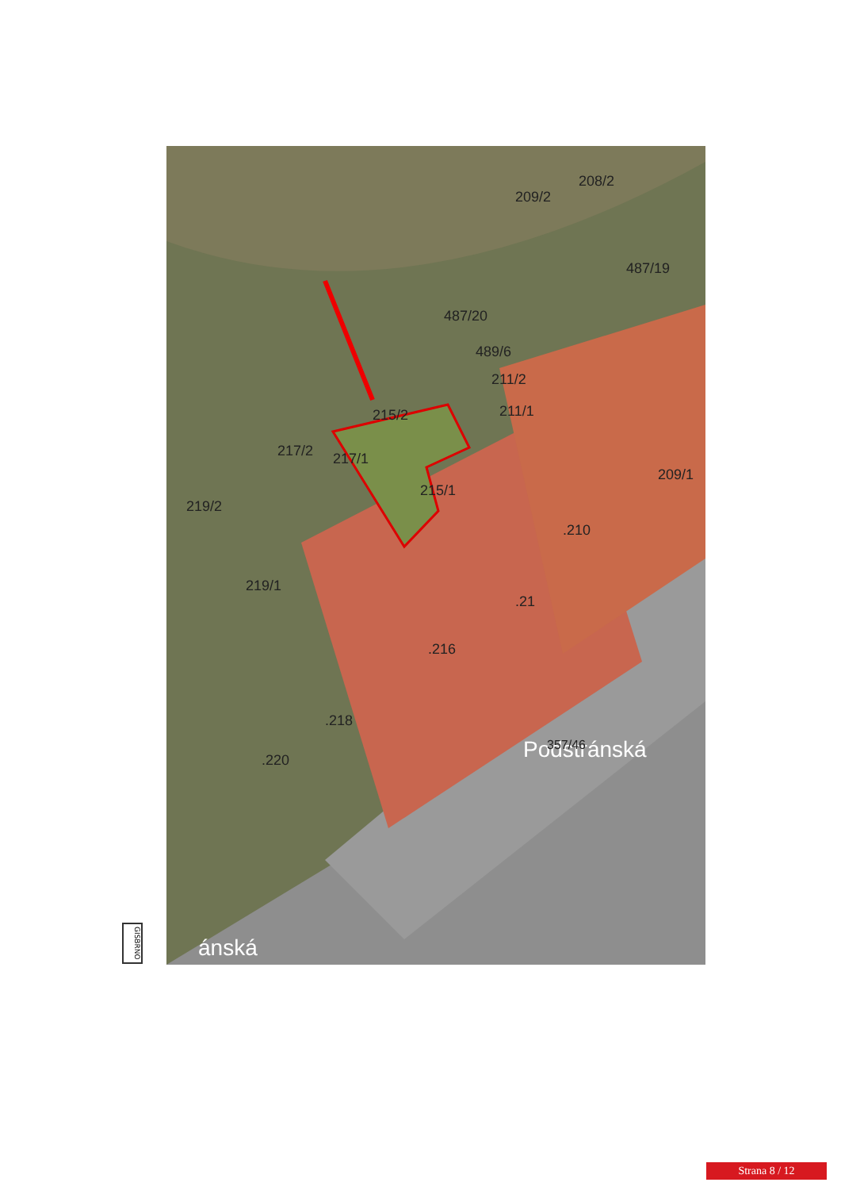215/2
211/2
211/1
487/20
487/19
489/6
209/2
208/2
217/1
217/2
219/2
219/1
215/1
.216
.218
.220
.210
209/1
.21
Podstránská
357/46
ánská
GISBRNO
Strana 8 / 12